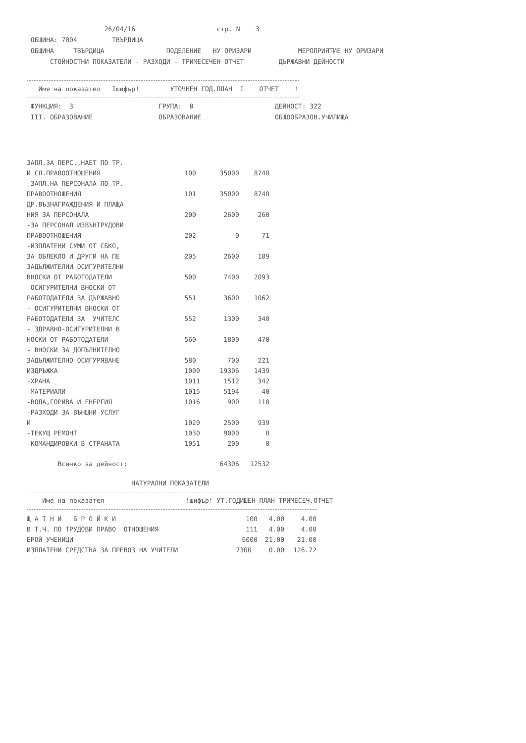26/04/16 стр. N 3 ОБЩИНА: 7004 ТВЪРДИЦА ОБЩИНА ТВЪРДИЦА ПОДЕЛЕНИЕ НУ ОРИЗАРИ МЕРОПРИЯТИЕ НУ ОРИЗАРИ СТОЙНОСТНИ ПОКАЗАТЕЛИ - РАЗХОДИ - ТРИМЕСЕЧЕН ОТЧЕТ ДЪРЖАВНИ ДЕЙНОСТИ
Име на показател Iшифър! УТОЧНЕН ГОД.ПЛАН I ОТЧЕТ !
ФУНКЦИЯ: 3 ГРУПА: 0 ДЕЙНОСТ: 322 III. ОБРАЗОВАНИЕ ОБРАЗОВАНИЕ ОБЩООБРАЗОВ.УЧИЛИЩА
| ЗАПЛ.ЗА ПЕРС.,НАЕТ ПО ТР. | | | |
| И СЛ.ПРАВООТНОШЕНИЯ | 100 | 35000 | 8740 |
| -ЗАПЛ.НА ПЕРСОНАЛА ПО ТР. | | | |
| ПРАВООТНОШЕНИЯ | 101 | 35000 | 8740 |
| ДР.ВЪЗНАГРАЖДЕНИЯ И ПЛАЩА | | | |
| НИЯ ЗА ПЕРСОНАЛА | 200 | 2600 | 260 |
| -ЗА ПЕРСОНАЛ ИЗВЪНТРУДОВИ | | | |
| ПРАВООТНОШЕНИЯ | 202 | 0 | 71 |
| -ИЗПЛАТЕНИ СУМИ ОТ СБКО, | | | |
| ЗА ОБЛЕКЛО И ДРУГИ НА ПЕ | 205 | 2600 | 189 |
| ЗАДЪЛЖИТЕЛНИ ОСИГУРИТЕЛНИ | | | |
| ВНОСКИ ОТ РАБОТОДАТЕЛИ | 500 | 7400 | 2093 |
| -ОСИГУРИТЕЛНИ ВНОСКИ ОТ | | | |
| РАБОТОДАТЕЛИ ЗА ДЪРЖАВНО | 551 | 3600 | 1062 |
| - ОСИГУРИТЕЛНИ ВНОСКИ ОТ | | | |
| РАБОТОДАТЕЛИ ЗА УЧИТЕЛС | 552 | 1300 | 340 |
| - ЗДРАВНО-ОСИГУРИТЕЛНИ В | | | |
| НОСКИ ОТ РАБОТОДАТЕЛИ | 560 | 1800 | 470 |
| - ВНОСКИ ЗА ДОПЪЛНИТЕЛНО | | | |
| ЗАДЪЛЖИТЕЛНО ОСИГУРЯВАНЕ | 580 | 700 | 221 |
| ИЗДРЪЖКА | 1000 | 19306 | 1439 |
| -ХРАНА | 1011 | 1512 | 342 |
| -МАТЕРИАЛИ | 1015 | 5194 | 40 |
| -ВОДА,ГОРИВА И ЕНЕРГИЯ | 1016 | 900 | 118 |
| -РАЗХОДИ ЗА ВЪНШНИ УСЛУГ | | | |
| И | 1020 | 2500 | 939 |
| -ТЕКУЩ РЕМОНТ | 1030 | 9000 | 0 |
| -КОМАНДИРОВКИ В СТРАНАТА | 1051 | 200 | 0 |
| Всичко за дейност: | | 64306 | 12532 |
НАТУРАЛНИ ПОКАЗАТЕЛИ
Име на показател !шифър! УТ.ГОДИШЕН ПЛАН ТРИМЕСЕЧ.ОТЧЕТ
| Щ А Т Н И Б Р О Й К И | 100 | 4.00 | 4.00 |
| В Т.Ч. ПО ТРУДОВИ ПРАВО ОТНОШЕНИЯ | 111 | 4.00 | 4.00 |
| БРОЙ УЧЕНИЦИ | 6000 | 21.00 | 21.00 |
| ИЗПЛАТЕНИ СРЕДСТВА ЗА ПРЕВОЗ НА УЧИТЕЛИ | 7300 | 0.00 | 126.72 |